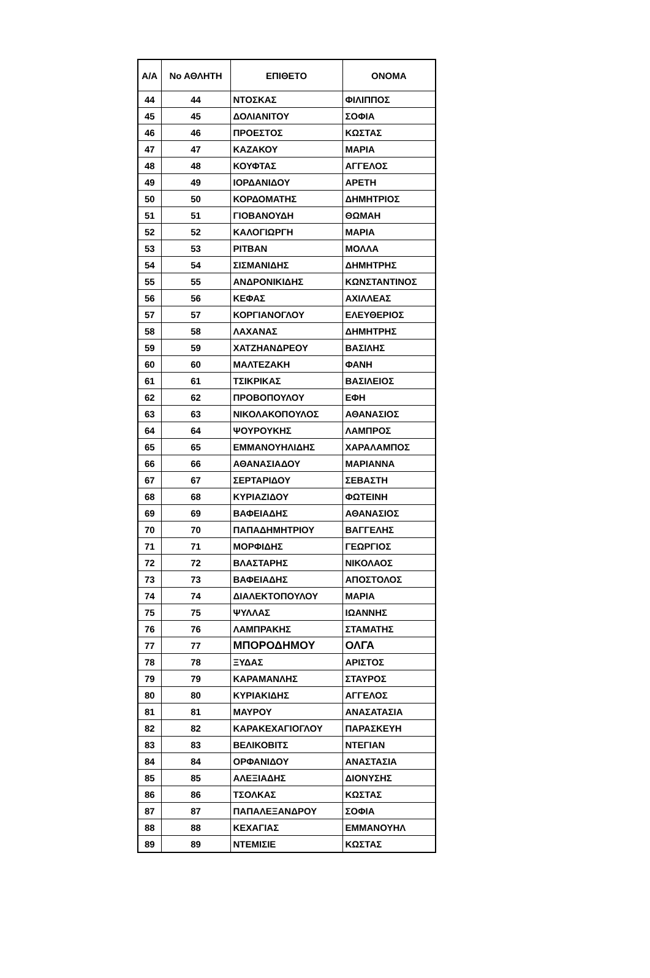| Α/Α | Νο ΑΘΛΗΤΗ | ΕΠΙΘΕΤΟ | ΟΝΟΜΑ |
| --- | --- | --- | --- |
| 44 | 44 | ΝΤΟΣΚΑΣ | ΦΙΛΙΠΠΟΣ |
| 45 | 45 | ΔΟΛΙΑΝΙΤΟΥ | ΣΟΦΙΑ |
| 46 | 46 | ΠΡΟΕΣΤΟΣ | ΚΩΣΤΑΣ |
| 47 | 47 | ΚΑΖΑΚΟΥ | ΜΑΡΙΑ |
| 48 | 48 | ΚΟΥΦΤΑΣ | ΑΓΓΕΛΟΣ |
| 49 | 49 | ΙΟΡΔΑΝΙΔΟΥ | ΑΡΕΤΗ |
| 50 | 50 | ΚΟΡΔΟΜΑΤΗΣ | ΔΗΜΗΤΡΙΟΣ |
| 51 | 51 | ΓΙΟΒΑΝΟΥΔΗ | ΘΩΜΑΗ |
| 52 | 52 | ΚΑΛΟΓΙΩΡΓΗ | ΜΑΡΙΑ |
| 53 | 53 | ΡΙΤΒΑΝ | ΜΟΛΛΑ |
| 54 | 54 | ΣΙΣΜΑΝΙΔΗΣ | ΔΗΜΗΤΡΗΣ |
| 55 | 55 | ΑΝΔΡΟΝΙΚΙΔΗΣ | ΚΩΝΣΤΑΝΤΙΝΟΣ |
| 56 | 56 | ΚΕΦΑΣ | ΑΧΙΛΛΕΑΣ |
| 57 | 57 | ΚΟΡΓΙΑΝΟΓΛΟΥ | ΕΛΕΥΘΕΡΙΟΣ |
| 58 | 58 | ΛΑΧΑΝΑΣ | ΔΗΜΗΤΡΗΣ |
| 59 | 59 | ΧΑΤΖΗΑΝΔΡΕΟΥ | ΒΑΣΙΛΗΣ |
| 60 | 60 | ΜΑΛΤΕΖΑΚΗ | ΦΑΝΗ |
| 61 | 61 | ΤΣΙΚΡΙΚΑΣ | ΒΑΣΙΛΕΙΟΣ |
| 62 | 62 | ΠΡΟΒΟΠΟΥΛΟΥ | ΕΦΗ |
| 63 | 63 | ΝΙΚΟΛΑΚΟΠΟΥΛΟΣ | ΑΘΑΝΑΣΙΟΣ |
| 64 | 64 | ΨΟΥΡΟΥΚΗΣ | ΛΑΜΠΡΟΣ |
| 65 | 65 | ΕΜΜΑΝΟΥΗΛΙΔΗΣ | ΧΑΡΑΛΑΜΠΟΣ |
| 66 | 66 | ΑΘΑΝΑΣΙΑΔΟΥ | ΜΑΡΙΑΝΝΑ |
| 67 | 67 | ΣΕΡΤΑΡΙΔΟΥ | ΣΕΒΑΣΤΗ |
| 68 | 68 | ΚΥΡΙΑΖΙΔΟΥ | ΦΩΤΕΙΝΗ |
| 69 | 69 | ΒΑΦΕΙΑΔΗΣ | ΑΘΑΝΑΣΙΟΣ |
| 70 | 70 | ΠΑΠΑΔΗΜΗΤΡΙΟΥ | ΒΑΓΓΕΛΗΣ |
| 71 | 71 | ΜΟΡΦΙΔΗΣ | ΓΕΩΡΓΙΟΣ |
| 72 | 72 | ΒΛΑΣΤΑΡΗΣ | ΝΙΚΟΛΑΟΣ |
| 73 | 73 | ΒΑΦΕΙΑΔΗΣ | ΑΠΟΣΤΟΛΟΣ |
| 74 | 74 | ΔΙΑΛΕΚΤΟΠΟΥΛΟΥ | ΜΑΡΙΑ |
| 75 | 75 | ΨΥΛΛΑΣ | ΙΩΑΝΝΗΣ |
| 76 | 76 | ΛΑΜΠΡΑΚΗΣ | ΣΤΑΜΑΤΗΣ |
| 77 | 77 | ΜΠΟΡΟΔΗΜΟΥ | ΟΛΓΑ |
| 78 | 78 | ΞΥΔΑΣ | ΑΡΙΣΤΟΣ |
| 79 | 79 | ΚΑΡΑΜΑΝΛΗΣ | ΣΤΑΥΡΟΣ |
| 80 | 80 | ΚΥΡΙΑΚΙΔΗΣ | ΑΓΓΕΛΟΣ |
| 81 | 81 | ΜΑΥΡΟΥ | ΑΝΑΣΑΤΑΣΙΑ |
| 82 | 82 | ΚΑΡΑΚΕΧΑΓΙΟΓΛΟΥ | ΠΑΡΑΣΚΕΥΗ |
| 83 | 83 | ΒΕΛΙΚΟΒΙΤΣ | ΝΤΕΓΙΑΝ |
| 84 | 84 | ΟΡΦΑΝΙΔΟΥ | ΑΝΑΣΤΑΣΙΑ |
| 85 | 85 | ΑΛΕΞΙΑΔΗΣ | ΔΙΟΝΥΣΗΣ |
| 86 | 86 | ΤΣΟΛΚΑΣ | ΚΩΣΤΑΣ |
| 87 | 87 | ΠΑΠΑΛΕΞΑΝΔΡΟΥ | ΣΟΦΙΑ |
| 88 | 88 | ΚΕΧΑΓΙΑΣ | ΕΜΜΑΝΟΥΗΛ |
| 89 | 89 | ΝΤΕΜΙΣΙΕ | ΚΩΣΤΑΣ |